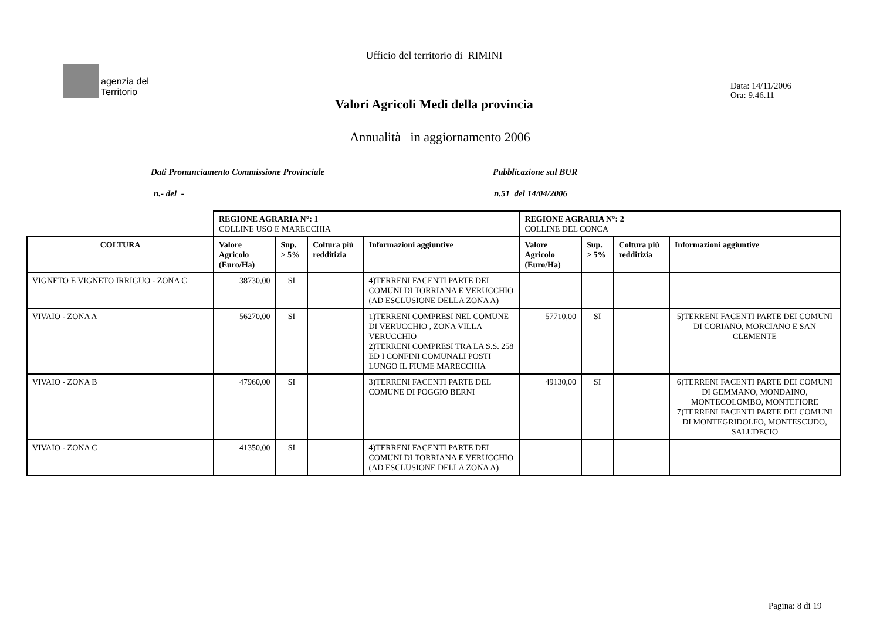agenzia del
Territorio
Ufficio del territorio di RIMINI
Data: 14/11/2006
Ora: 9.46.11
Valori Agricoli Medi della provincia
Annualità in aggiornamento 2006
Dati Pronunciamento Commissione Provinciale Pubblicazione sul BUR
n.- del - n.51 del 14/04/2006
| | REGIONE AGRARIA N°: 1 COLLINE USO E MARECCHIA | | | | REGIONE AGRARIA N°: 2 COLLINE DEL CONCA | | | |
| COLTURA | Valore Agricolo (Euro/Ha) | Sup. > 5% | Coltura più redditizia | Informazioni aggiuntive | Valore Agricolo (Euro/Ha) | Sup. > 5% | Coltura più redditizia | Informazioni aggiuntive |
| VIGNETO E VIGNETO IRRIGUO - ZONA C | 38730,00 | SI | | 4)TERRENI FACENTI PARTE DEI COMUNI DI TORRIANA E VERUCCHIO (AD ESCLUSIONE DELLA ZONA A) | | | | |
| VIVAIO - ZONA A | 56270,00 | SI | | 1)TERRENI COMPRESI NEL COMUNE DI VERUCCHIO , ZONA VILLA VERUCCHIO 2)TERRENI COMPRESI TRA LA S.S. 258 ED I CONFINI COMUNALI POSTI LUNGO IL FIUME MARECCHIA | 57710,00 | SI | | 5)TERRENI FACENTI PARTE DEI COMUNI DI CORIANO, MORCIANO E SAN CLEMENTE |
| VIVAIO - ZONA B | 47960,00 | SI | | 3)TERRENI FACENTI PARTE DEL COMUNE DI POGGIO BERNI | 49130,00 | SI | | 6)TERRENI FACENTI PARTE DEI COMUNI DI GEMMANO, MONDAINO, MONTECOLOMBO, MONTEFIORE 7)TERRENI FACENTI PARTE DEI COMUNI DI MONTEGRIDOLFO, MONTESCUDO, SALUDECIO |
| VIVAIO - ZONA C | 41350,00 | SI | | 4)TERRENI FACENTI PARTE DEI COMUNI DI TORRIANA E VERUCCHIO (AD ESCLUSIONE DELLA ZONA A) | | | | |
Pagina: 8 di 19